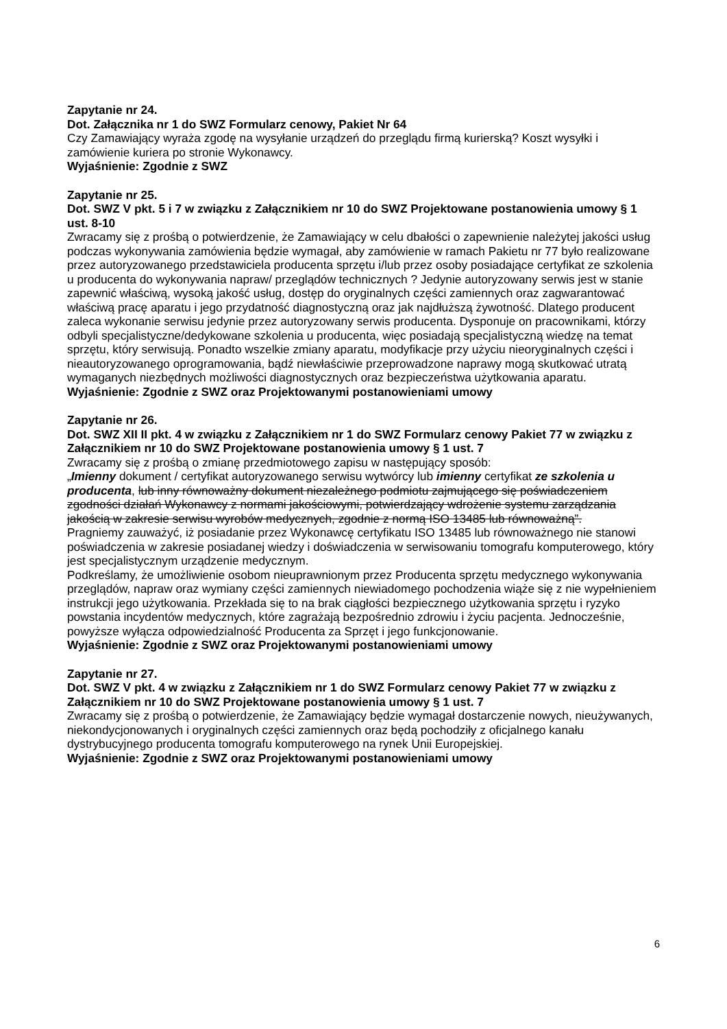Zapytanie nr 24.
Dot. Załącznika nr 1 do SWZ Formularz cenowy, Pakiet Nr 64
Czy Zamawiający wyraża zgodę na wysyłanie urządzeń do przeglądu firmą kurierską? Koszt wysyłki i zamówienie kuriera po stronie Wykonawcy.
Wyjaśnienie: Zgodnie z SWZ
Zapytanie nr 25.
Dot. SWZ V pkt. 5 i 7 w związku z Załącznikiem nr 10 do SWZ Projektowane postanowienia umowy § 1 ust. 8-10
Zwracamy się z prośbą o potwierdzenie, że Zamawiający w celu dbałości o zapewnienie należytej jakości usług podczas wykonywania zamówienia będzie wymagał, aby zamówienie w ramach Pakietu nr 77 było realizowane przez autoryzowanego przedstawiciela producenta sprzętu i/lub przez osoby posiadające certyfikat ze szkolenia u producenta do wykonywania napraw/ przeglądów technicznych ? Jedynie autoryzowany serwis jest w stanie zapewnić właściwą, wysoką jakość usług, dostęp do oryginalnych części zamiennych oraz zagwarantować właściwą pracę aparatu i jego przydatność diagnostyczną oraz jak najdłuższą żywotność. Dlatego producent zaleca wykonanie serwisu jedynie przez autoryzowany serwis producenta. Dysponuje on pracownikami, którzy odbyli specjalistyczne/dedykowane szkolenia u producenta, więc posiadają specjalistyczną wiedzę na temat sprzętu, który serwisują. Ponadto wszelkie zmiany aparatu, modyfikacje przy użyciu nieoryginalnych części i nieautoryzowanego oprogramowania, bądź niewłaściwie przeprowadzone naprawy mogą skutkować utratą wymaganych niezbędnych możliwości diagnostycznych oraz bezpieczeństwa użytkowania aparatu.
Wyjaśnienie: Zgodnie z SWZ oraz Projektowanymi postanowieniami umowy
Zapytanie nr 26.
Dot. SWZ XII II pkt. 4 w związku z Załącznikiem nr 1 do SWZ Formularz cenowy Pakiet 77 w związku z Załącznikiem nr 10 do SWZ Projektowane postanowienia umowy § 1 ust. 7
Zwracamy się z prośbą o zmianę przedmiotowego zapisu w następujący sposób:
„Imienny dokument / certyfikat autoryzowanego serwisu wytwórcy lub imienny certyfikat ze szkolenia u producenta, lub inny równoważny dokument niezależnego podmiotu zajmującego się poświadczeniem zgodności działań Wykonawcy z normami jakościowymi, potwierdzający wdrożenie systemu zarządzania jakością w zakresie serwisu wyrobów medycznych, zgodnie z normą ISO 13485 lub równoważną”.
Pragniemy zauważyć, iż posiadanie przez Wykonawcę certyfikatu ISO 13485 lub równoważnego nie stanowi poświadczenia w zakresie posiadanej wiedzy i doświadczenia w serwisowaniu tomografu komputerowego, który jest specjalistycznym urządzenie medycznym.
Podkreślamy, że umożliwienie osobom nieuprawnionym przez Producenta sprzętu medycznego wykonywania przeglądów, napraw oraz wymiany części zamiennych niewiadomego pochodzenia wiąże się z nie wypełnieniem instrukcji jego użytkowania. Przekłada się to na brak ciągłości bezpiecznego użytkowania sprzętu i ryzyko powstania incydentów medycznych, które zagrażają bezpośrednio zdrowiu i życiu pacjenta. Jednocześnie, powyższe wyłącza odpowiedzialność Producenta za Sprzęt i jego funkcjonowanie.
Wyjaśnienie: Zgodnie z SWZ oraz Projektowanymi postanowieniami umowy
Zapytanie nr 27.
Dot. SWZ V pkt. 4 w związku z Załącznikiem nr 1 do SWZ Formularz cenowy Pakiet 77 w związku z Załącznikiem nr 10 do SWZ Projektowane postanowienia umowy § 1 ust. 7
Zwracamy się z prośbą o potwierdzenie, że Zamawiający będzie wymagał dostarczenie nowych, nieużywanych, niekondycjonowanych i oryginalnych części zamiennych oraz będą pochodziły z oficjalnego kanału dystrybucyjnego producenta tomografu komputerowego na rynek Unii Europejskiej.
Wyjaśnienie: Zgodnie z SWZ oraz Projektowanymi postanowieniami umowy
6